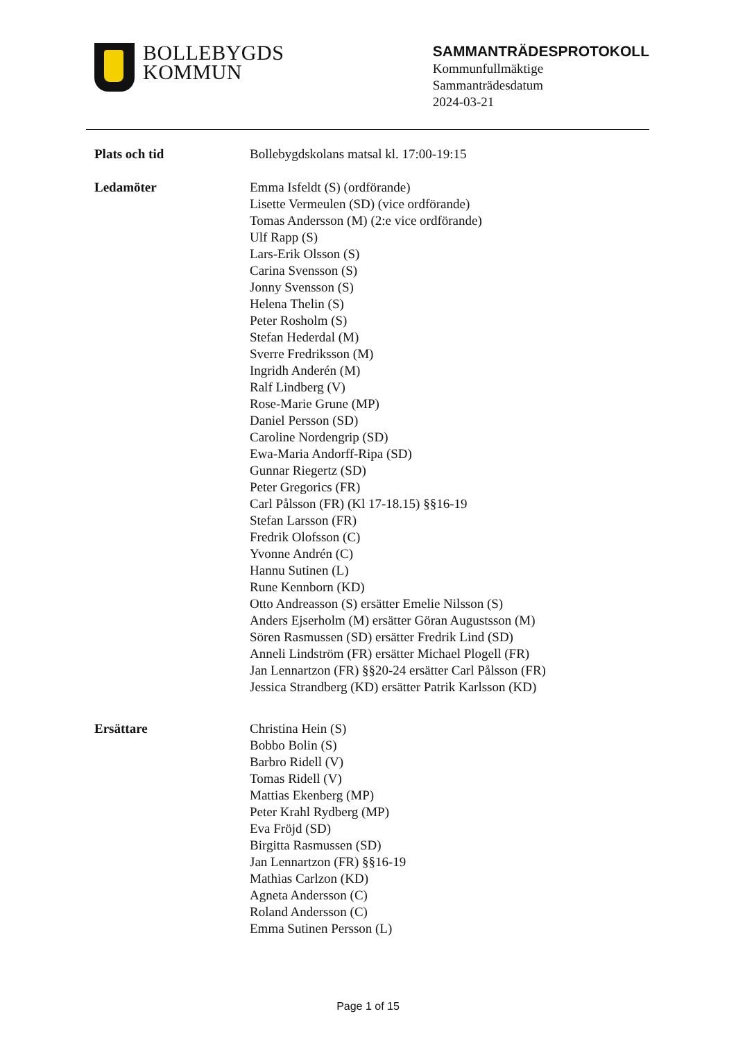BOLLEBYGDS
KOMMUN
SAMMANTRÄDESPROTOKOLL
Kommunfullmäktige
Sammanträdesdatum
2024-03-21
Plats och tid Bollebygdskolans matsal kl. 17:00-19:15
Ledamöter Emma Isfeldt (S) (ordförande)
Lisette Vermeulen (SD) (vice ordförande)
Tomas Andersson (M) (2:e vice ordförande)
Ulf Rapp (S)
Lars-Erik Olsson (S)
Carina Svensson (S)
Jonny Svensson (S)
Helena Thelin (S)
Peter Rosholm (S)
Stefan Hederdal (M)
Sverre Fredriksson (M)
Ingridh Anderén (M)
Ralf Lindberg (V)
Rose-Marie Grune (MP)
Daniel Persson (SD)
Caroline Nordengrip (SD)
Ewa-Maria Andorff-Ripa (SD)
Gunnar Riegertz (SD)
Peter Gregorics (FR)
Carl Pålsson (FR) (Kl 17-18.15) §§16-19
Stefan Larsson (FR)
Fredrik Olofsson (C)
Yvonne Andrén (C)
Hannu Sutinen (L)
Rune Kennborn (KD)
Otto Andreasson (S) ersätter Emelie Nilsson (S)
Anders Ejserholm (M) ersätter Göran Augustsson (M)
Sören Rasmussen (SD) ersätter Fredrik Lind (SD)
Anneli Lindström (FR) ersätter Michael Plogell (FR)
Jan Lennartzon (FR) §§20-24 ersätter Carl Pålsson (FR)
Jessica Strandberg (KD) ersätter Patrik Karlsson (KD)
Ersättare Christina Hein (S)
Bobbo Bolin (S)
Barbro Ridell (V)
Tomas Ridell (V)
Mattias Ekenberg (MP)
Peter Krahl Rydberg (MP)
Eva Fröjd (SD)
Birgitta Rasmussen (SD)
Jan Lennartzon (FR) §§16-19
Mathias Carlzon (KD)
Agneta Andersson (C)
Roland Andersson (C)
Emma Sutinen Persson (L)
Page 1 of 15